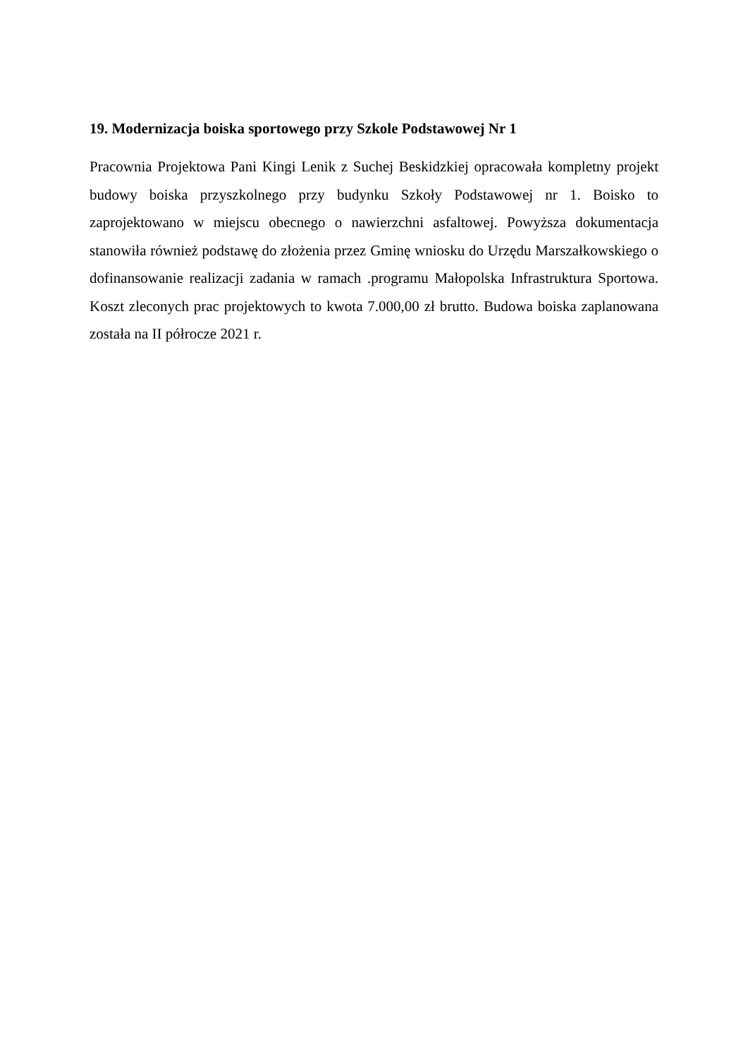19. Modernizacja boiska sportowego przy Szkole Podstawowej Nr 1
Pracownia Projektowa Pani Kingi Lenik z Suchej Beskidzkiej opracowała kompletny projekt budowy boiska przyszkolnego przy budynku Szkoły Podstawowej nr 1. Boisko to zaprojektowano w miejscu obecnego o nawierzchni asfaltowej. Powyższa dokumentacja stanowiła również podstawę do złożenia przez Gminę wniosku do Urzędu Marszałkowskiego o dofinansowanie realizacji zadania w ramach .programu Małopolska Infrastruktura Sportowa. Koszt zleconych prac projektowych to kwota 7.000,00 zł brutto. Budowa boiska zaplanowana została na II półrocze 2021 r.